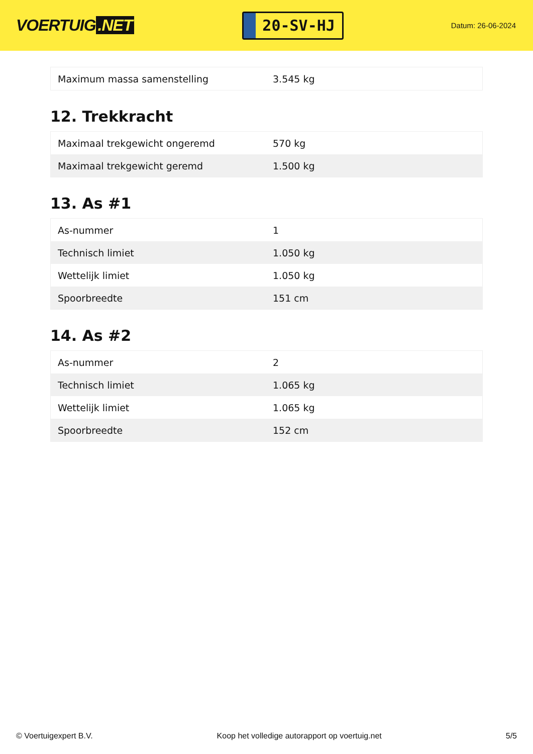VOERTUIG.NET
20-SV-HJ
Datum: 26-06-2024
| Maximum massa samenstelling | 3.545 kg |
12. Trekkracht
| Maximaal trekgewicht ongeremd | 570 kg |
| Maximaal trekgewicht geremd | 1.500 kg |
13. As #1
| As-nummer | 1 |
| Technisch limiet | 1.050 kg |
| Wettelijk limiet | 1.050 kg |
| Spoorbreedte | 151 cm |
14. As #2
| As-nummer | 2 |
| Technisch limiet | 1.065 kg |
| Wettelijk limiet | 1.065 kg |
| Spoorbreedte | 152 cm |
© Voertuigexpert B.V. Koop het volledige autorapport op voertuig.net 5/5